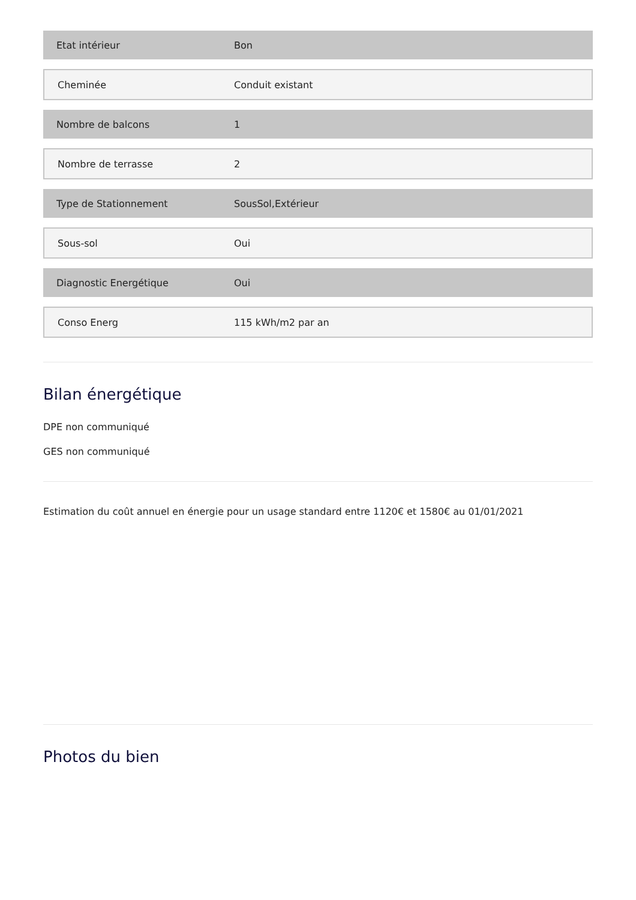| Etat intérieur | Bon |
| Cheminée | Conduit existant |
| Nombre de balcons | 1 |
| Nombre de terrasse | 2 |
| Type de Stationnement | SousSol,Extérieur |
| Sous-sol | Oui |
| Diagnostic Energétique | Oui |
| Conso Energ | 115 kWh/m2 par an |
Bilan énergétique
DPE non communiqué
GES non communiqué
Estimation du coût annuel en énergie pour un usage standard entre 1120€ et 1580€ au 01/01/2021
Photos du bien